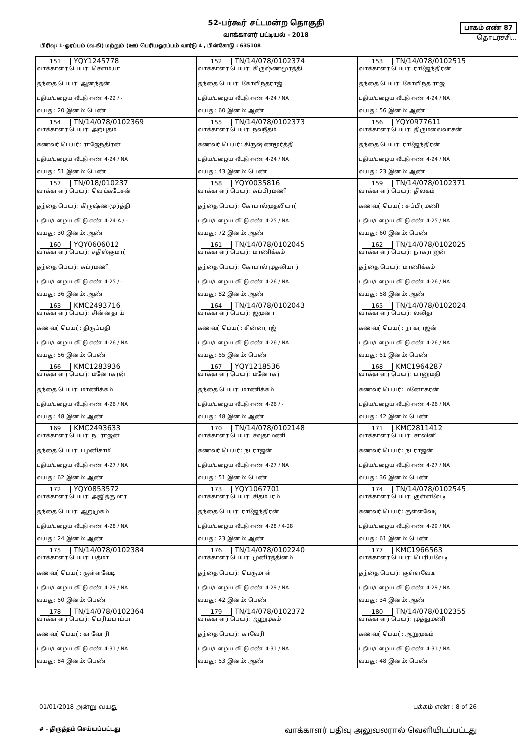52-பர்கூர் சட்டமன்ற தொகுதி
வாக்காளர் பட்டியல் - 2018
பாகம் எண் 87
தொடர்ச்சி...
பிரிவு: 1-ஓரப்பம் (வ.கி) மற்றும் (ஊ) பெரியஓரப்பம் வார்டு 4 , பின்கோடு : 635108
| 151 YQY1245778 வாக்காளர் பெயர்: சௌம்யா தந்தை பெயர்: ஆனந்தன் புதிய/பழைய வீட்டு எண்: 4-22 / - வயது: 20 இனம்: பெண் | 152 TN/14/078/0102374 வாக்காளர் பெயர்: கிருஷ்ணமூர்த்தி தந்தை பெயர்: கோவிந்தராஜ் புதிய/பழைய வீட்டு எண்: 4-24 / NA வயது: 60 இனம்: ஆண் | 153 TN/14/078/0102515 வாக்காளர் பெயர்: ராஜேந்திரன் தந்தை பெயர்: கோவிந்த ராஜ் புதிய/பழைய வீட்டு எண்: 4-24 / NA வயது: 56 இனம்: ஆண் |
| 154 TN/14/078/0102369 வாக்காளர் பெயர்: அற்புதம் கணவர் பெயர்: ராஜேந்திரன் புதிய/பழைய வீட்டு எண்: 4-24 / NA வயது: 51 இனம்: பெண் | 155 TN/14/078/0102373 வாக்காளர் பெயர்: நவநீதம் கணவர் பெயர்: கிருஷ்ணமூர்த்தி புதிய/பழைய வீட்டு எண்: 4-24 / NA வயது: 43 இனம்: பெண் | 156 YQY0977611 வாக்காளர் பெயர்: திருமலைவாசன் தந்தை பெயர்: ராஜேந்திரன் புதிய/பழைய வீட்டு எண்: 4-24 / NA வயது: 23 இனம்: ஆண் |
| 157 TN/018/010237 வாக்காளர் பெயர்: வெங்கடேசன் தந்தை பெயர்: கிருஷ்ணமூர்த்தி புதிய/பழைய வீட்டு எண்: 4-24-A / - வயது: 30 இனம்: ஆண் | 158 YQY0035816 வாக்காளர் பெயர்: சுப்பிரமணி தந்தை பெயர்: கோபால்முதலியார் புதிய/பழைய வீட்டு எண்: 4-25 / NA வயது: 72 இனம்: ஆண் | 159 TN/14/078/0102371 வாக்காளர் பெயர்: திலகம் கணவர் பெயர்: சுப்பிரமணி புதிய/பழைய வீட்டு எண்: 4-25 / NA வயது: 60 இனம்: பெண் |
| 160 YQY0606012 வாக்காளர் பெயர்: சதிஸ்குமார் தந்தை பெயர்: சுப்ரமணி புதிய/பழைய வீட்டு எண்: 4-25 / - வயது: 36 இனம்: ஆண் | 161 TN/14/078/0102045 வாக்காளர் பெயர்: மாணிக்கம் தந்தை பெயர்: கோபால் முதலியார் புதிய/பழைய வீட்டு எண்: 4-26 / NA வயது: 82 இனம்: ஆண் | 162 TN/14/078/0102025 வாக்காளர் பெயர்: நாகராஜன் தந்தை பெயர்: மாணிக்கம் புதிய/பழைய வீட்டு எண்: 4-26 / NA வயது: 58 இனம்: ஆண் |
| 163 KMC2493716 வாக்காளர் பெயர்: சின்னதாய் கணவர் பெயர்: திருப்பதி புதிய/பழைய வீட்டு எண்: 4-26 / NA வயது: 56 இனம்: பெண் | 164 TN/14/078/0102043 வாக்காளர் பெயர்: ஜமுனா கணவர் பெயர்: சின்னராஜ் புதிய/பழைய வீட்டு எண்: 4-26 / NA வயது: 55 இனம்: பெண் | 165 TN/14/078/0102024 வாக்காளர் பெயர்: லலிதா கணவர் பெயர்: நாகராஜன் புதிய/பழைய வீட்டு எண்: 4-26 / NA வயது: 51 இனம்: பெண் |
| 166 KMC1283936 வாக்காளர் பெயர்: மனோகரன் தந்தை பெயர்: மாணிக்கம் புதிய/பழைய வீட்டு எண்: 4-26 / NA வயது: 48 இனம்: ஆண் | 167 YQY1218536 வாக்காளர் பெயர்: மனோகர் தந்தை பெயர்: மாணிக்கம் புதிய/பழைய வீட்டு எண்: 4-26 / - வயது: 48 இனம்: ஆண் | 168 KMC1964287 வாக்காளர் பெயர்: பானுமதி கணவர் பெயர்: மனோகரன் புதிய/பழைய வீட்டு எண்: 4-26 / NA வயது: 42 இனம்: பெண் |
| 169 KMC2493633 வாக்காளர் பெயர்: நடராஜன் தந்தை பெயர்: பழனிசாமி புதிய/பழைய வீட்டு எண்: 4-27 / NA வயது: 62 இனம்: ஆண் | 170 TN/14/078/0102148 வாக்காளர் பெயர்: சவுதாமணி கணவர் பெயர்: நடராஜன் புதிய/பழைய வீட்டு எண்: 4-27 / NA வயது: 51 இனம்: பெண் | 171 KMC2811412 வாக்காளர் பெயர்: சாலினி கணவர் பெயர்: நடராஜன் புதிய/பழைய வீட்டு எண்: 4-27 / NA வயது: 36 இனம்: பெண் |
| 172 YQY0853572 வாக்காளர் பெயர்: அஜித்குமார் தந்தை பெயர்: ஆறுமுகம் புதிய/பழைய வீட்டு எண்: 4-28 / NA வயது: 24 இனம்: ஆண் | 173 YQY1067701 வாக்காளர் பெயர்: சிதம்பரம் தந்தை பெயர்: ராஜேந்திரன் புதிய/பழைய வீட்டு எண்: 4-28 / 4-28 வயது: 23 இனம்: ஆண் | 174 TN/14/078/0102545 வாக்காளர் பெயர்: குள்ளவேடி கணவர் பெயர்: குள்ளவேடி புதிய/பழைய வீட்டு எண்: 4-29 / NA வயது: 61 இனம்: பெண் |
| 175 TN/14/078/0102384 வாக்காளர் பெயர்: பத்மா கணவர் பெயர்: குள்ளவேடி புதிய/பழைய வீட்டு எண்: 4-29 / NA வயது: 50 இனம்: பெண் | 176 TN/14/078/0102240 வாக்காளர் பெயர்: முனிரத்தினம் தந்தை பெயர்: பெருமாள் புதிய/பழைய வீட்டு எண்: 4-29 / NA வயது: 42 இனம்: பெண் | 177 KMC1966563 வாக்காளர் பெயர்: பெரியவேடி தந்தை பெயர்: குள்ளவேடி புதிய/பழைய வீட்டு எண்: 4-29 / NA வயது: 34 இனம்: ஆண் |
| 178 TN/14/078/0102364 வாக்காளர் பெயர்: பெரியபாப்பா கணவர் பெயர்: காவோரி புதிய/பழைய வீட்டு எண்: 4-31 / NA வயது: 84 இனம்: பெண் | 179 TN/14/078/0102372 வாக்காளர் பெயர்: ஆறுமுகம் தந்தை பெயர்: காவேரி புதிய/பழைய வீட்டு எண்: 4-31 / NA வயது: 53 இனம்: ஆண் | 180 TN/14/078/0102355 வாக்காளர் பெயர்: முத்துமணி கணவர் பெயர்: ஆறுமுகம் புதிய/பழைய வீட்டு எண்: 4-31 / NA வயது: 48 இனம்: பெண் |
01/01/2018 அன்று வயது பக்கம் எண் : 8 of 26
# - திருத்தம் செய்யப்பட்டது வாக்காளர் பதிவு அலுவலரால் வெளியிடப்பட்டது